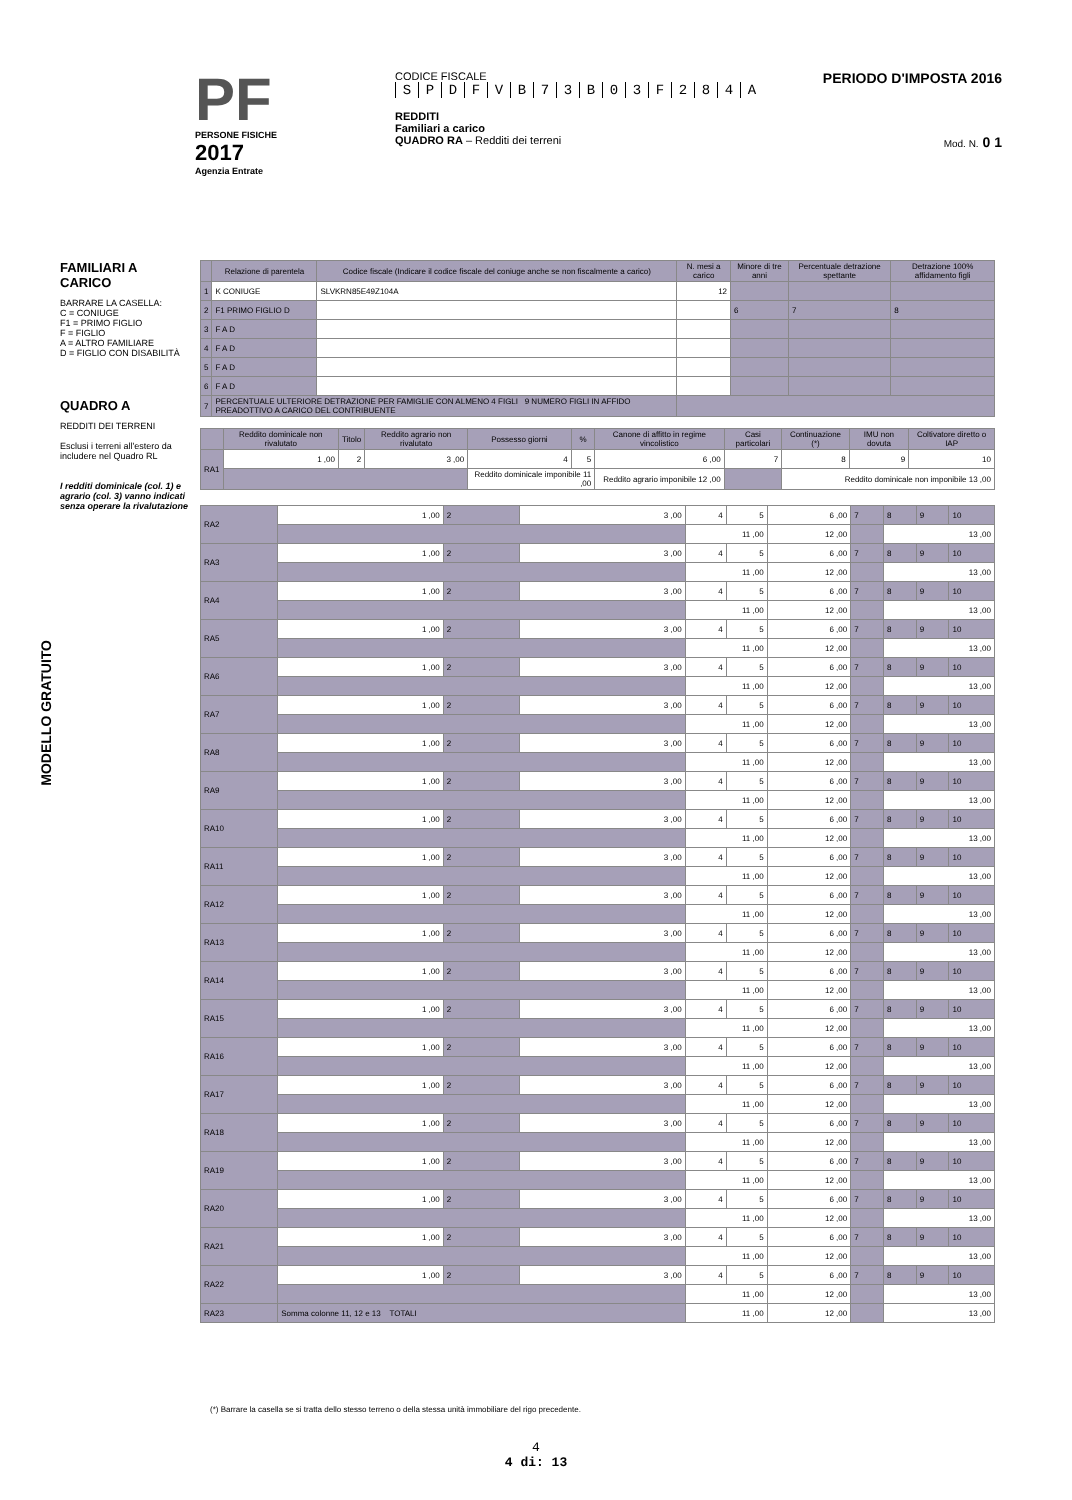PF
PERSONE FISICHE
2017
Agenzia Entrate
CODICE FISCALE
SPDFVB 73 B 03 F 284 A
REDDITI
Familiari a carico
QUADRO RA – Redditi dei terreni
PERIODO D'IMPOSTA 2016
Mod. N. 0 1
FAMILIARI A CARICO
BARRARE LA CASELLA:
C = CONIUGE
F1 = PRIMO FIGLIO
F = FIGLIO
A = ALTRO FAMILIARE
D = FIGLIO CON DISABILITÀ
QUADRO A
REDDITI DEI TERRENI
Esclusi i terreni all'estero da includere nel Quadro RL
I redditi dominicale (col. 1) e agrario (col. 3) vanno indicati senza operare la rivalutazione
MODELLO GRATUITO
| | Relazione di parentela | Codice fiscale (Indicare il codice fiscale del coniuge anche se non fiscalmente a carico) | N. mesi a carico | Minore di tre anni | Percentuale detrazione spettante | Detrazione 100% affidamento figli |
| --- | --- | --- | --- | --- | --- | --- |
| 1 | K CONIUGE | SLVKRN85E49Z104A | 12 | | | |
| 2 | F1 PRIMO FIGLIO D | | | 6 | 7 | 8 |
| 3 | F A D | | | | | |
| 4 | F A D | | | | | |
| 5 | F A D | | | | | |
| 6 | F A D | | | | | |
| 7 | PERCENTUALE ULTERIORE DETRAZIONE PER FAMIGLIE CON ALMENO 4 FIGLI 9 NUMERO FIGLI IN AFFIDO PREADOTTIVO A CARICO DEL CONTRIBUENTE | | | | | |
| | Reddito dominicale non rivalutato | Titolo | Reddito agrario non rivalutato | Possesso giorni | % | Canone di affitto in regime vincolistico | Casi particolari | Continuazione (*) | IMU non dovuta | Coltivatore diretto o IAP |
| --- | --- | --- | --- | --- | --- | --- | --- | --- | --- | --- |
| RA1 | 1 ,00 | 2 | 3 ,00 | 4 | 5 | 6 ,00 | 7 | 8 | 9 | 10 |
| | | | | Reddito dominicale imponibile 11 ,00 | | Reddito agrario imponibile 12 ,00 | | Reddito dominicale non imponibile 13 ,00 | | |
| RA2 | 1 ,00 | 2 | 3 ,00 | 4 | 5 | 6 ,00 | 7 | 8 | 9 | 10 |
| | | | | 11 ,00 | | 12 ,00 | | 13 ,00 | | |
| RA3 | 1 ,00 | 2 | 3 ,00 | 4 | 5 | 6 ,00 | 7 | 8 | 9 | 10 |
| | | | | 11 ,00 | | 12 ,00 | | 13 ,00 | | |
| RA4 | 1 ,00 | 2 | 3 ,00 | 4 | 5 | 6 ,00 | 7 | 8 | 9 | 10 |
| | | | | 11 ,00 | | 12 ,00 | | 13 ,00 | | |
| RA5 | 1 ,00 | 2 | 3 ,00 | 4 | 5 | 6 ,00 | 7 | 8 | 9 | 10 |
| | | | | 11 ,00 | | 12 ,00 | | 13 ,00 | | |
| RA6 | 1 ,00 | 2 | 3 ,00 | 4 | 5 | 6 ,00 | 7 | 8 | 9 | 10 |
| | | | | 11 ,00 | | 12 ,00 | | 13 ,00 | | |
| RA7 | 1 ,00 | 2 | 3 ,00 | 4 | 5 | 6 ,00 | 7 | 8 | 9 | 10 |
| | | | | 11 ,00 | | 12 ,00 | | 13 ,00 | | |
| RA8 | 1 ,00 | 2 | 3 ,00 | 4 | 5 | 6 ,00 | 7 | 8 | 9 | 10 |
| | | | | 11 ,00 | | 12 ,00 | | 13 ,00 | | |
| RA9 | 1 ,00 | 2 | 3 ,00 | 4 | 5 | 6 ,00 | 7 | 8 | 9 | 10 |
| | | | | 11 ,00 | | 12 ,00 | | 13 ,00 | | |
| RA10 | 1 ,00 | 2 | 3 ,00 | 4 | 5 | 6 ,00 | 7 | 8 | 9 | 10 |
| | | | | 11 ,00 | | 12 ,00 | | 13 ,00 | | |
| RA11 | 1 ,00 | 2 | 3 ,00 | 4 | 5 | 6 ,00 | 7 | 8 | 9 | 10 |
| | | | | 11 ,00 | | 12 ,00 | | 13 ,00 | | |
| RA12 | 1 ,00 | 2 | 3 ,00 | 4 | 5 | 6 ,00 | 7 | 8 | 9 | 10 |
| | | | | 11 ,00 | | 12 ,00 | | 13 ,00 | | |
| RA13 | 1 ,00 | 2 | 3 ,00 | 4 | 5 | 6 ,00 | 7 | 8 | 9 | 10 |
| | | | | 11 ,00 | | 12 ,00 | | 13 ,00 | | |
| RA14 | 1 ,00 | 2 | 3 ,00 | 4 | 5 | 6 ,00 | 7 | 8 | 9 | 10 |
| | | | | 11 ,00 | | 12 ,00 | | 13 ,00 | | |
| RA15 | 1 ,00 | 2 | 3 ,00 | 4 | 5 | 6 ,00 | 7 | 8 | 9 | 10 |
| | | | | 11 ,00 | | 12 ,00 | | 13 ,00 | | |
| RA16 | 1 ,00 | 2 | 3 ,00 | 4 | 5 | 6 ,00 | 7 | 8 | 9 | 10 |
| | | | | 11 ,00 | | 12 ,00 | | 13 ,00 | | |
| RA17 | 1 ,00 | 2 | 3 ,00 | 4 | 5 | 6 ,00 | 7 | 8 | 9 | 10 |
| | | | | 11 ,00 | | 12 ,00 | | 13 ,00 | | |
| RA18 | 1 ,00 | 2 | 3 ,00 | 4 | 5 | 6 ,00 | 7 | 8 | 9 | 10 |
| | | | | 11 ,00 | | 12 ,00 | | 13 ,00 | | |
| RA19 | 1 ,00 | 2 | 3 ,00 | 4 | 5 | 6 ,00 | 7 | 8 | 9 | 10 |
| | | | | 11 ,00 | | 12 ,00 | | 13 ,00 | | |
| RA20 | 1 ,00 | 2 | 3 ,00 | 4 | 5 | 6 ,00 | 7 | 8 | 9 | 10 |
| | | | | 11 ,00 | | 12 ,00 | | 13 ,00 | | |
| RA21 | 1 ,00 | 2 | 3 ,00 | 4 | 5 | 6 ,00 | 7 | 8 | 9 | 10 |
| | | | | 11 ,00 | | 12 ,00 | | 13 ,00 | | |
| RA22 | 1 ,00 | 2 | 3 ,00 | 4 | 5 | 6 ,00 | 7 | 8 | 9 | 10 |
| | | | | 11 ,00 | | 12 ,00 | | 13 ,00 | | |
| RA23 | Somma colonne 11, 12 e 13 TOTALI | | | 11 ,00 | | 12 ,00 | | 13 ,00 | | |
(*) Barrare la casella se si tratta dello stesso terreno o della stessa unità immobiliare del rigo precedente.
4
4 di: 13